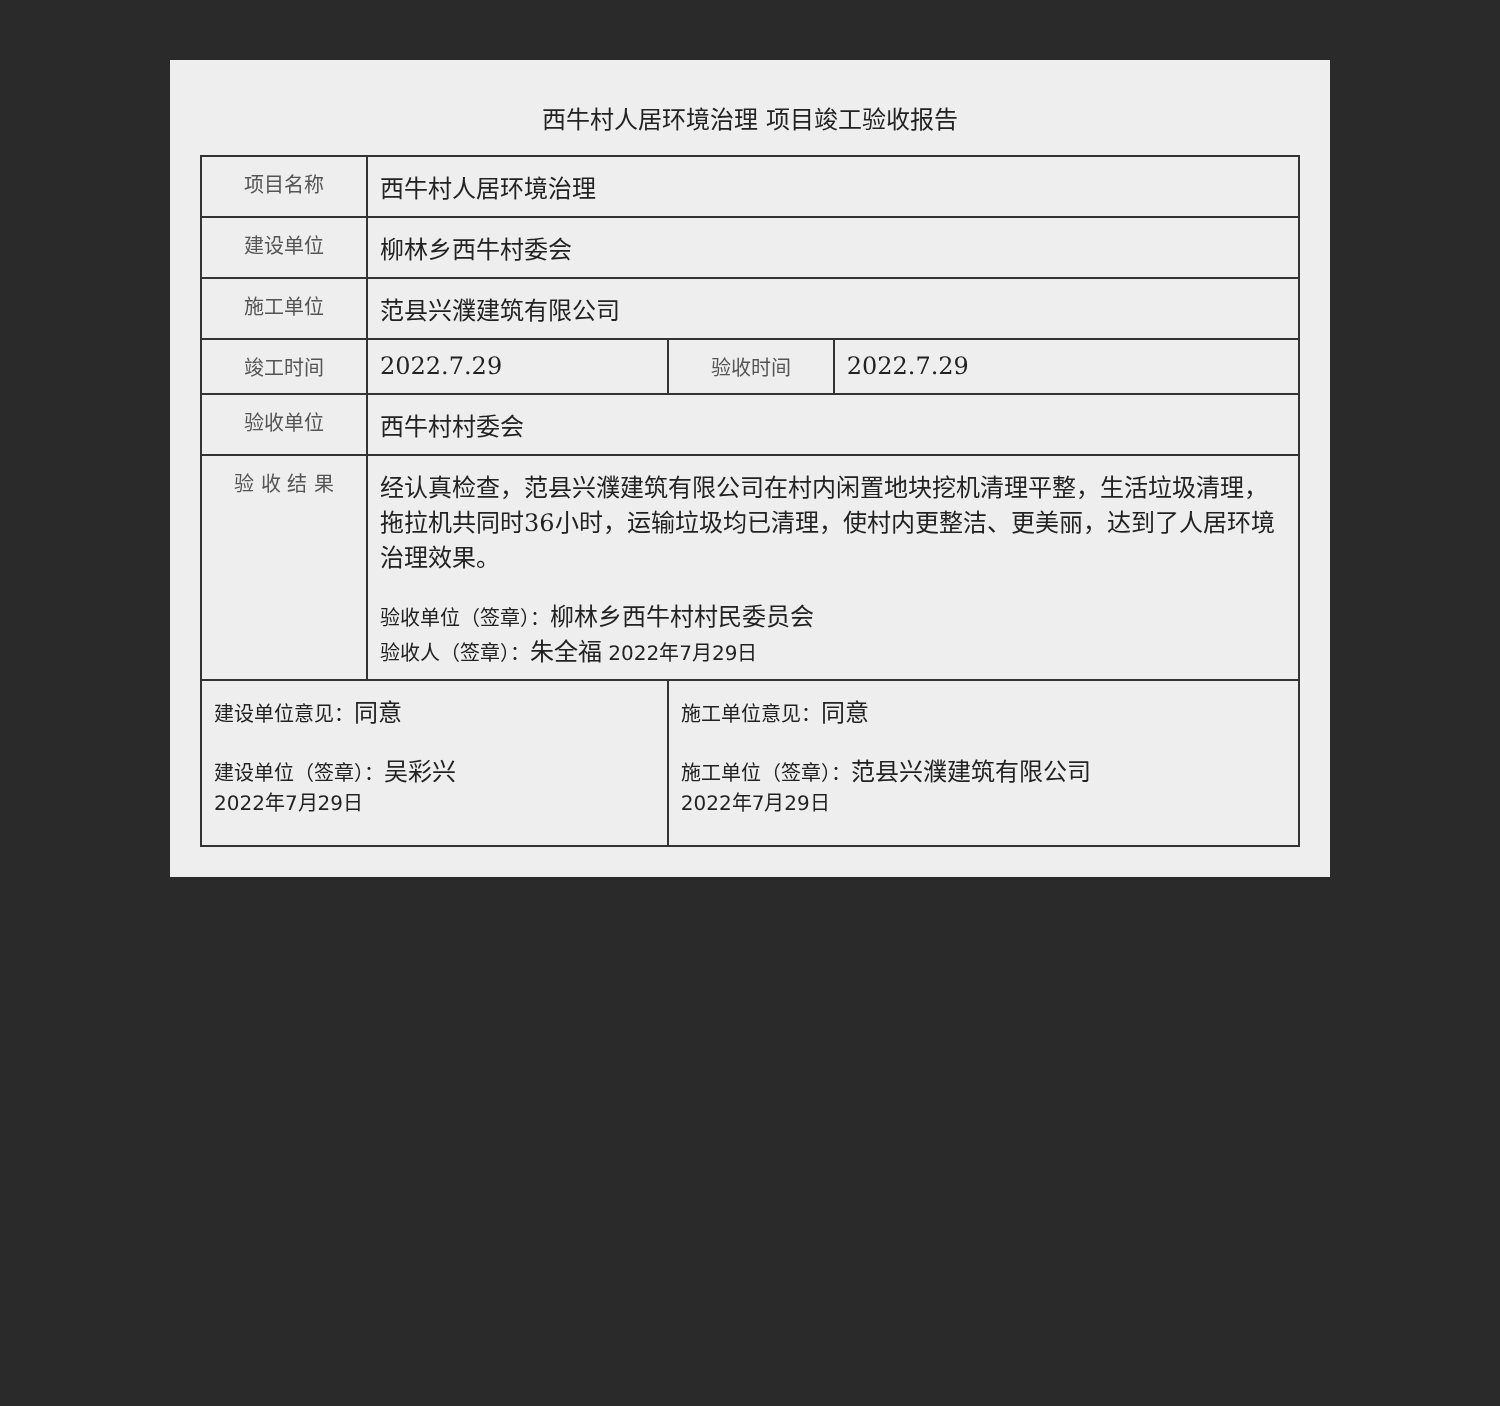西牛村人居环境治理 项目竣工验收报告
| 项目名称 | 西牛村人居环境治理 | | |
| 建设单位 | 柳林乡西牛村委会 | | |
| 施工单位 | 范县兴濮建筑有限公司 | | |
| 竣工时间 | 2022.7.29 | 验收时间 | 2022.7.29 |
| 验收单位 | 西牛村村委会 | | |
| 验 收 结 果 | 经认真检查，范县兴濮建筑有限公司在村内闲置地块挖机清理平整，生活垃圾清理，拖拉机共同时36小时，运输垃圾均已清理，使村内更整洁、更美丽，达到了人居环境治理效果。 验收单位（签章）： 柳林乡西牛村村民委员会 验收人（签章）： 朱全福 2022年7月29日 | | |
| 建设单位意见： 同意 建设单位（签章）： 吴彩兴 2022年7月29日 | | 施工单位意见： 同意 施工单位（签章）： 范县兴濮建筑有限公司 2022年7月29日 | |